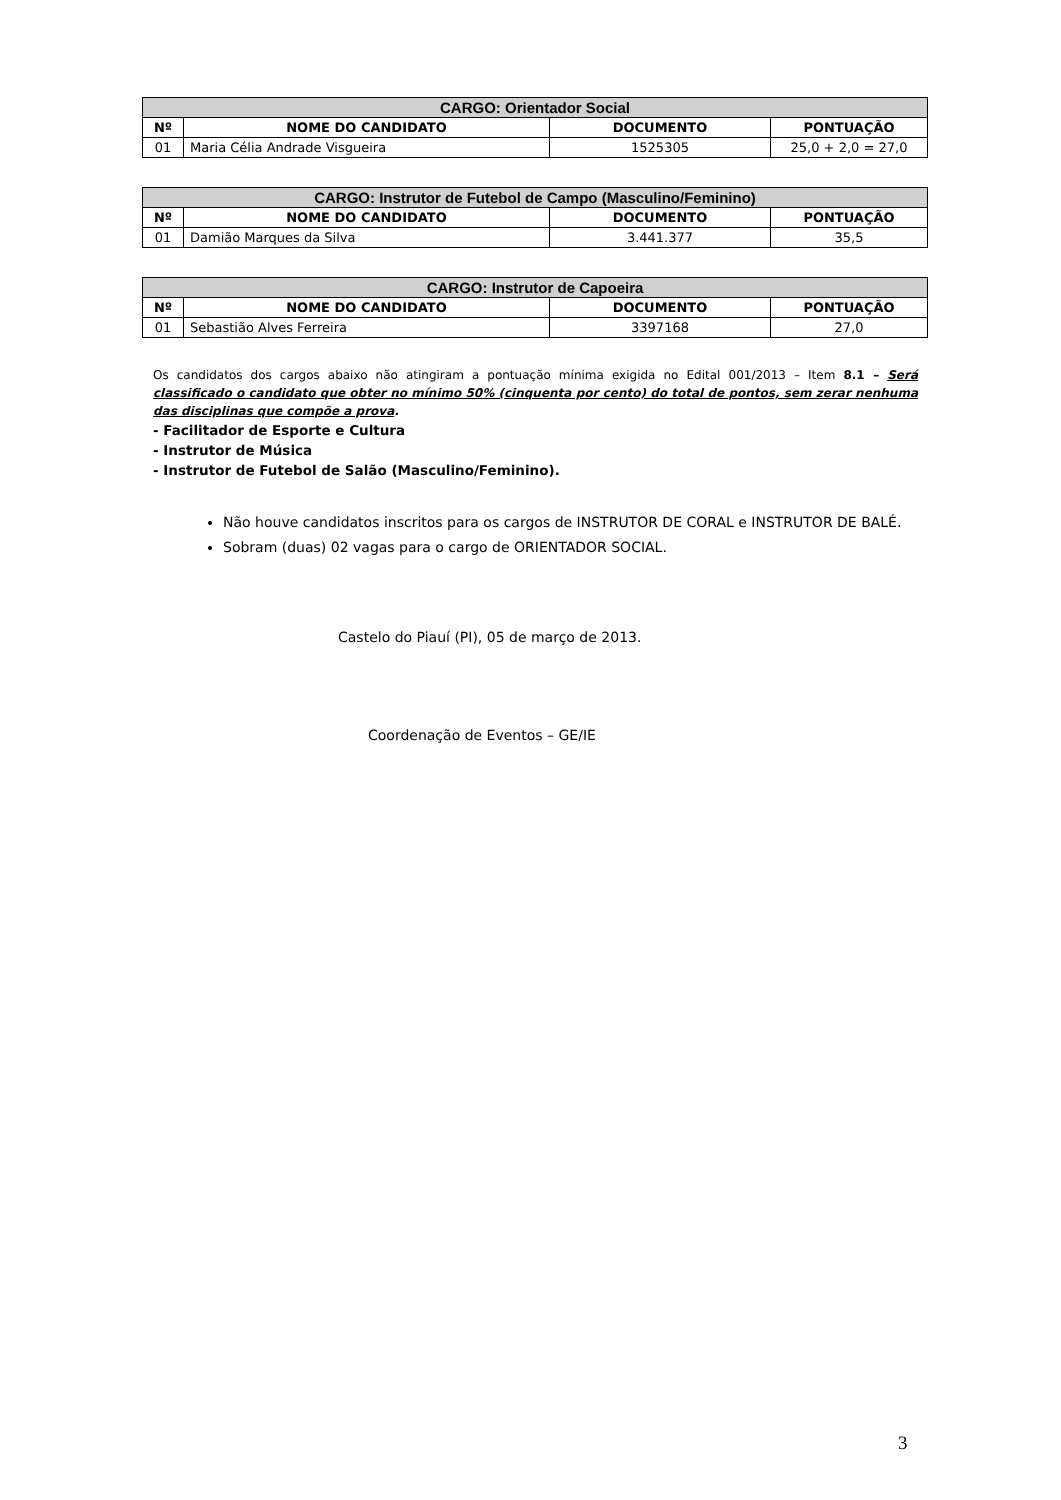| CARGO: Orientador Social | | | |
| Nº | NOME DO CANDIDATO | DOCUMENTO | PONTUAÇÃO |
| 01 | Maria Célia Andrade Visgueira | 1525305 | 25,0 + 2,0 = 27,0 |
| CARGO: Instrutor de Futebol de Campo (Masculino/Feminino) | | | |
| Nº | NOME DO CANDIDATO | DOCUMENTO | PONTUAÇÃO |
| 01 | Damião Marques da Silva | 3.441.377 | 35,5 |
| CARGO: Instrutor de Capoeira | | | |
| Nº | NOME DO CANDIDATO | DOCUMENTO | PONTUAÇÃO |
| 01 | Sebastião Alves Ferreira | 3397168 | 27,0 |
Os candidatos dos cargos abaixo não atingiram a pontuação mínima exigida no Edital 001/2013 – Item 8.1 – Será classificado o candidato que obter no mínimo 50% (cinquenta por cento) do total de pontos, sem zerar nenhuma das disciplinas que compõe a prova.
- Facilitador de Esporte e Cultura
- Instrutor de Música
- Instrutor de Futebol de Salão (Masculino/Feminino).
Não houve candidatos inscritos para os cargos de INSTRUTOR DE CORAL e INSTRUTOR DE BALÉ.
Sobram (duas) 02 vagas para o cargo de ORIENTADOR SOCIAL.
Castelo do Piauí (PI), 05 de março de 2013.
Coordenação de Eventos – GE/IE
3